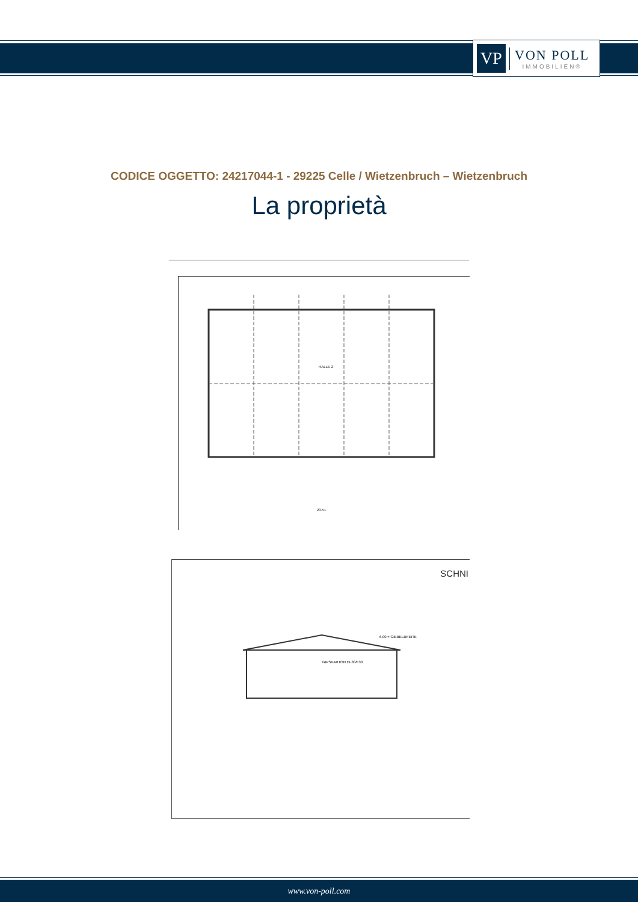VP
VON POLL
IMMOBILIEN®
CODICE OGGETTO: 24217044-1 - 29225 Celle / Wietzenbruch – Wietzenbruch
La proprietà
HALLE 2
23.51
SCHNI
GIPSKARTON EI-30/F30
6,00 = GIEBELBREITE
www.von-poll.com